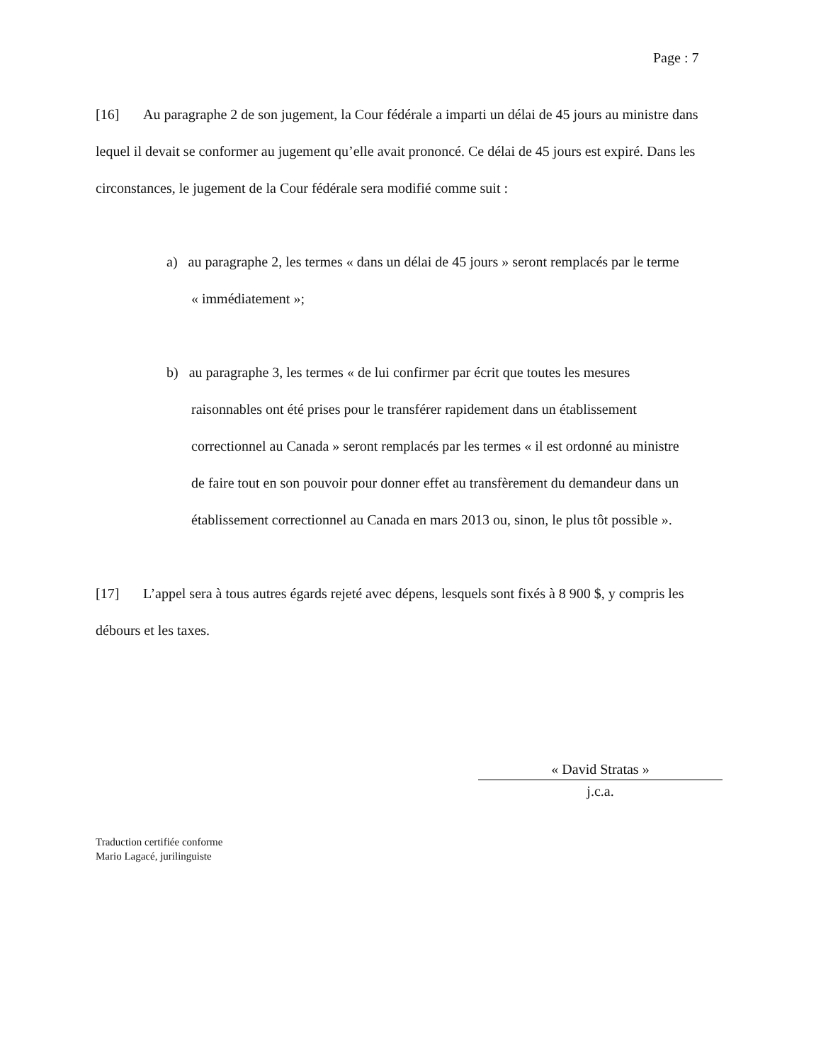Page : 7
[16] Au paragraphe 2 de son jugement, la Cour fédérale a imparti un délai de 45 jours au ministre dans lequel il devait se conformer au jugement qu’elle avait prononcé. Ce délai de 45 jours est expiré. Dans les circonstances, le jugement de la Cour fédérale sera modifié comme suit :
a) au paragraphe 2, les termes « dans un délai de 45 jours » seront remplacés par le terme « immédiatement »;
b) au paragraphe 3, les termes « de lui confirmer par écrit que toutes les mesures raisonnables ont été prises pour le transférer rapidement dans un établissement correctionnel au Canada » seront remplacés par les termes « il est ordonné au ministre de faire tout en son pouvoir pour donner effet au transfèrement du demandeur dans un établissement correctionnel au Canada en mars 2013 ou, sinon, le plus tôt possible ».
[17] L’appel sera à tous autres égards rejeté avec dépens, lesquels sont fixés à 8 900 $, y compris les débours et les taxes.
« David Stratas »
j.c.a.
Traduction certifiée conforme
Mario Lagacé, jurilinguiste